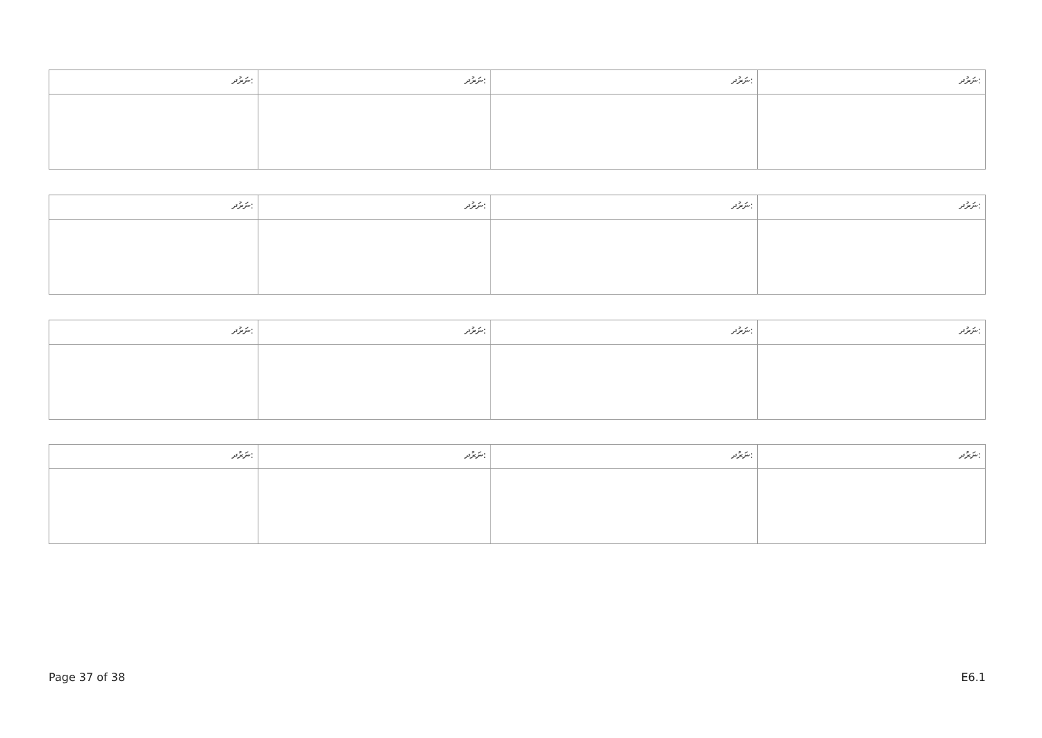| ނަރުދ: | ނަރުދ: | ނަރުދ: | ނަރުދ: |
| ނަރުދ: | ނަރުދ: | ނަރުދ: | ނަރުދ: |
| ނަރުދ: | ނަރުދ: | ނަރުދ: | ނަރުދ: |
| ނަރުދ: | ނަރުދ: | ނަރުދ: | ނަރުދ: |
Page 37 of 38 E6.1